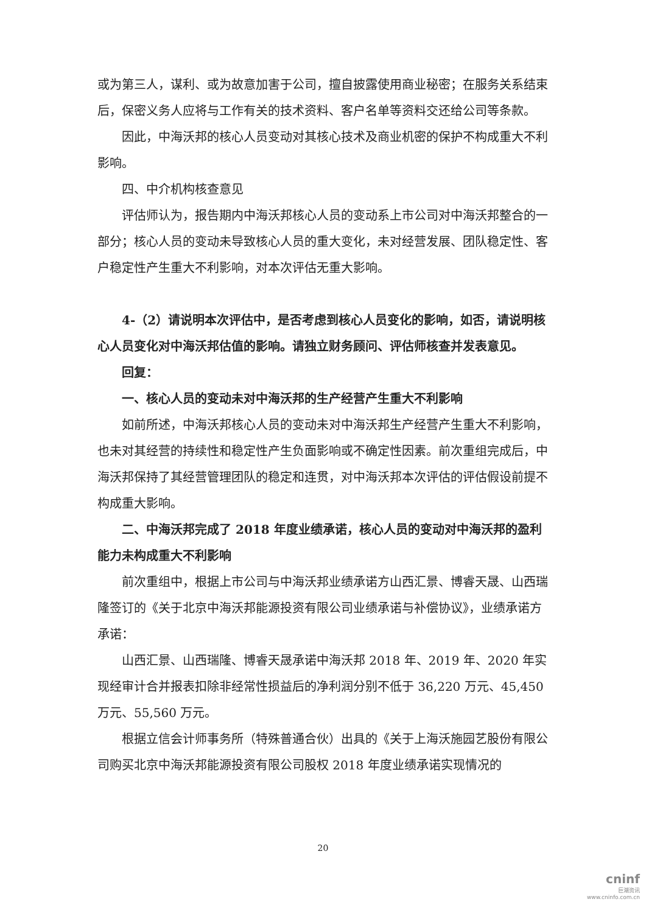或为第三人，谋利、或为故意加害于公司，擅自披露使用商业秘密；在服务关系结束后，保密义务人应将与工作有关的技术资料、客户名单等资料交还给公司等条款。
因此，中海沃邦的核心人员变动对其核心技术及商业机密的保护不构成重大不利影响。
四、中介机构核查意见
评估师认为，报告期内中海沃邦核心人员的变动系上市公司对中海沃邦整合的一部分；核心人员的变动未导致核心人员的重大变化，未对经营发展、团队稳定性、客户稳定性产生重大不利影响，对本次评估无重大影响。
4-（2）请说明本次评估中，是否考虑到核心人员变化的影响，如否，请说明核心人员变化对中海沃邦估值的影响。请独立财务顾问、评估师核查并发表意见。
回复：
一、核心人员的变动未对中海沃邦的生产经营产生重大不利影响
如前所述，中海沃邦核心人员的变动未对中海沃邦生产经营产生重大不利影响，也未对其经营的持续性和稳定性产生负面影响或不确定性因素。前次重组完成后，中海沃邦保持了其经营管理团队的稳定和连贯，对中海沃邦本次评估的评估假设前提不构成重大影响。
二、中海沃邦完成了 2018 年度业绩承诺，核心人员的变动对中海沃邦的盈利能力未构成重大不利影响
前次重组中，根据上市公司与中海沃邦业绩承诺方山西汇景、博睿天晟、山西瑞隆签订的《关于北京中海沃邦能源投资有限公司业绩承诺与补偿协议》，业绩承诺方承诺：
山西汇景、山西瑞隆、博睿天晟承诺中海沃邦 2018 年、2019 年、2020 年实现经审计合并报表扣除非经常性损益后的净利润分别不低于 36,220 万元、45,450 万元、55,560 万元。
根据立信会计师事务所（特殊普通合伙）出具的《关于上海沃施园艺股份有限公司购买北京中海沃邦能源投资有限公司股权 2018 年度业绩承诺实现情况的
20
cninf
巨潮资讯
www.cninfo.com.cn